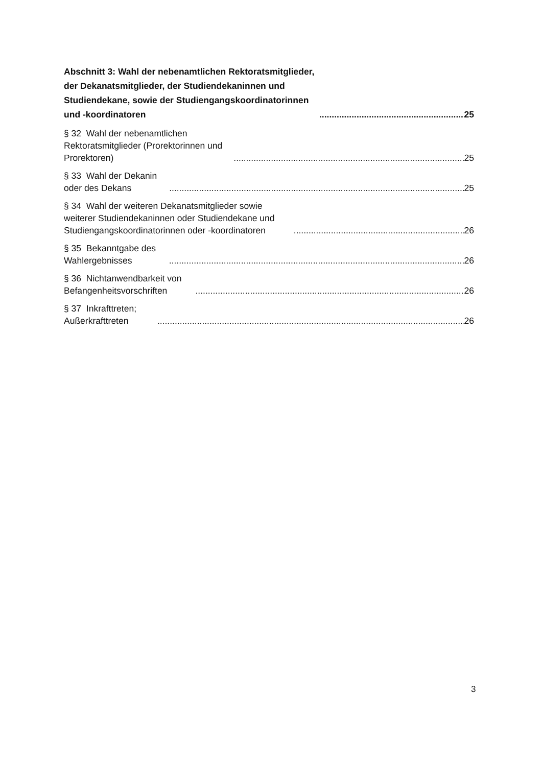Abschnitt 3: Wahl der nebenamtlichen Rektoratsmitglieder, der Dekanatsmitglieder, der Studiendekaninnen und Studiendekane, sowie der Studiengangskoordinatorinnen und -koordinatoren 25
§ 32 Wahl der nebenamtlichen Rektoratsmitglieder (Prorektorinnen und Prorektoren) 25
§ 33 Wahl der Dekanin oder des Dekans 25
§ 34 Wahl der weiteren Dekanatsmitglieder sowie weiterer Studiendekaninnen oder Studiendekane und Studiengangskoordinatorinnen oder -koordinatoren 26
§ 35 Bekanntgabe des Wahlergebnisses 26
§ 36 Nichtanwendbarkeit von Befangenheitsvorschriften 26
§ 37 Inkrafttreten; Außerkrafttreten 26
3